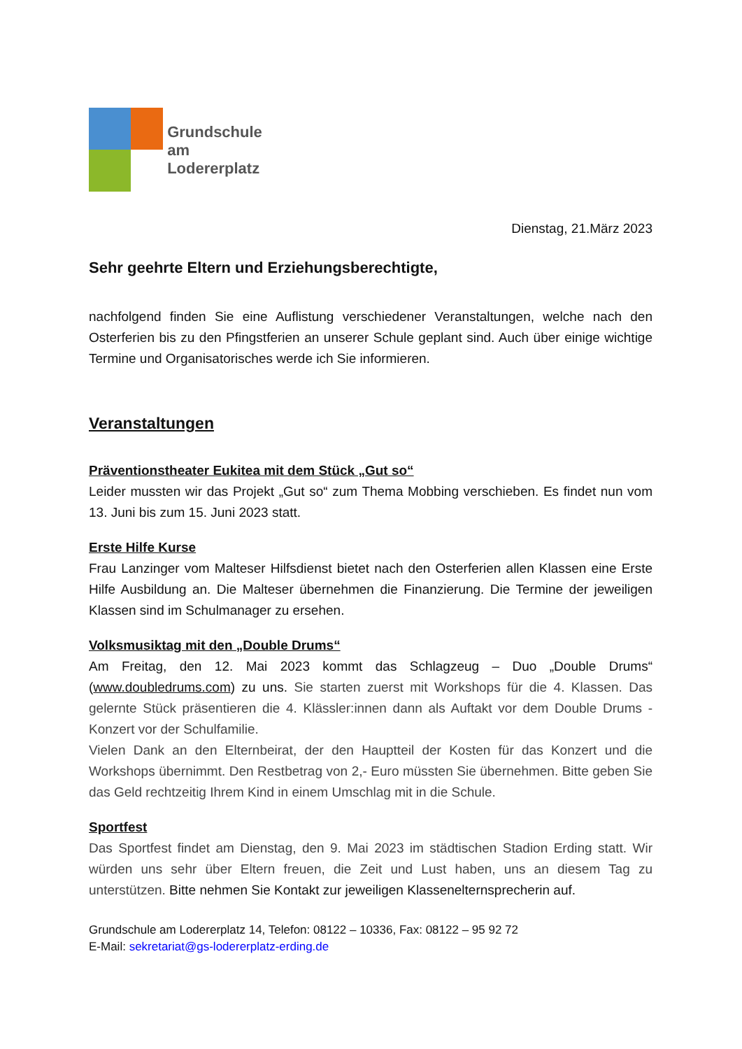Grundschule
am Lodererplatz
Dienstag, 21.März 2023
Sehr geehrte Eltern und Erziehungsberechtigte,
nachfolgend finden Sie eine Auflistung verschiedener Veranstaltungen, welche nach den Osterferien bis zu den Pfingstferien an unserer Schule geplant sind. Auch über einige wichtige Termine und Organisatorisches werde ich Sie informieren.
Veranstaltungen
Präventionstheater Eukitea mit dem Stück „Gut so“
Leider mussten wir das Projekt „Gut so“ zum Thema Mobbing verschieben. Es findet nun vom 13. Juni bis zum 15. Juni 2023 statt.
Erste Hilfe Kurse
Frau Lanzinger vom Malteser Hilfsdienst bietet nach den Osterferien allen Klassen eine Erste Hilfe Ausbildung an. Die Malteser übernehmen die Finanzierung. Die Termine der jeweiligen Klassen sind im Schulmanager zu ersehen.
Volksmusiktag mit den „Double Drums“
Am Freitag, den 12. Mai 2023 kommt das Schlagzeug – Duo „Double Drums“ (www.doubledrums.com) zu uns. Sie starten zuerst mit Workshops für die 4. Klassen. Das gelernte Stück präsentieren die 4. Klässler:innen dann als Auftakt vor dem Double Drums - Konzert vor der Schulfamilie.
Vielen Dank an den Elternbeirat, der den Hauptteil der Kosten für das Konzert und die Workshops übernimmt. Den Restbetrag von 2,- Euro müssten Sie übernehmen. Bitte geben Sie das Geld rechtzeitig Ihrem Kind in einem Umschlag mit in die Schule.
Sportfest
Das Sportfest findet am Dienstag, den 9. Mai 2023 im städtischen Stadion Erding statt. Wir würden uns sehr über Eltern freuen, die Zeit und Lust haben, uns an diesem Tag zu unterstützen. Bitte nehmen Sie Kontakt zur jeweiligen Klassenelternsprecherin auf.
Grundschule am Lodererplatz 14, Telefon: 08122 – 10336, Fax: 08122 – 95 92 72
E-Mail: sekretariat@gs-lodererplatz-erding.de